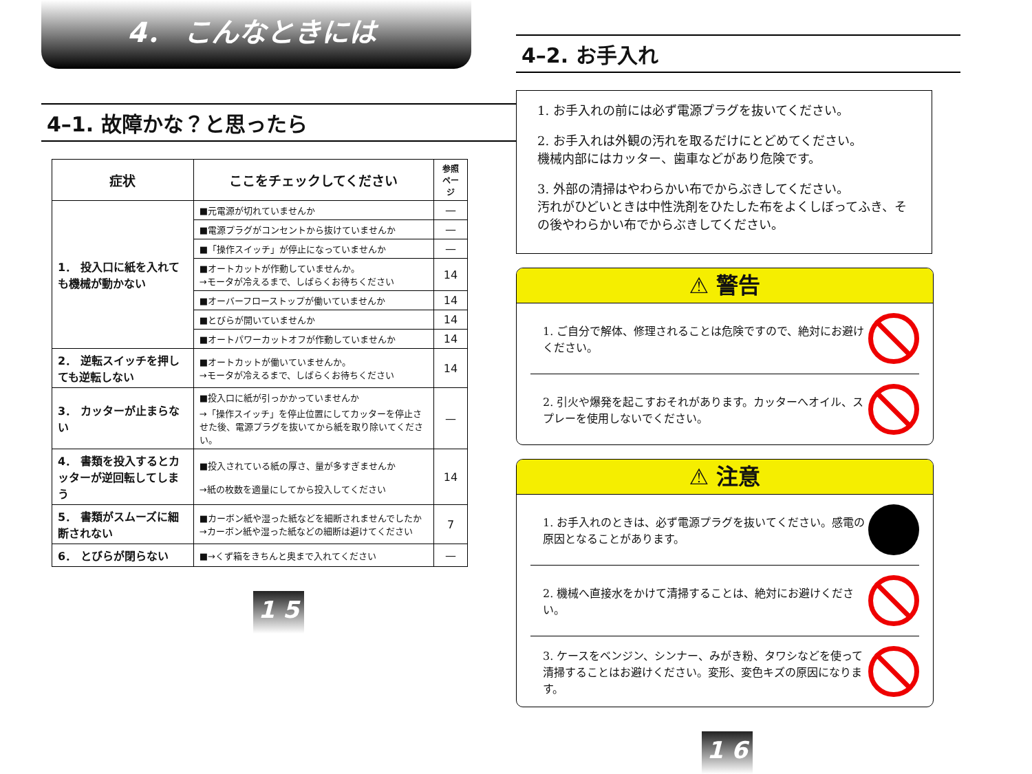4． こんなときには
4–1. 故障かな？と思ったら
| 症状 | ここをチェックしてください | 参照ページ |
| --- | --- | --- |
| 1． 投入口に紙を入れても機械が動かない | ■元電源が切れていませんか | — |
| | ■電源プラグがコンセントから抜けていませんか | — |
| | ■「操作スイッチ」が停止になっていませんか | — |
| | ■オートカットが作動していませんか。 →モータが冷えるまで、しばらくお待ちください | 14 |
| | ■オーバーフローストップが働いていませんか | 14 |
| | ■とびらが開いていませんか | 14 |
| | ■オートパワーカットオフが作動していませんか | 14 |
| 2． 逆転スイッチを押しても逆転しない | ■オートカットが働いていませんか。 →モータが冷えるまで、しばらくお待ちください | 14 |
| 3． カッターが止まらない | ■投入口に紙が引っかかっていませんか →「操作スイッチ」を停止位置にしてカッターを停止させた後、電源プラグを抜いてから紙を取り除いてください。 | — |
| 4． 書類を投入するとカッターが逆回転してしまう | ■投入されている紙の厚さ、量が多すぎませんか →紙の枚数を適量にしてから投入してください | 14 |
| 5． 書類がスムーズに細断されない | ■カーボン紙や湿った紙などを細断されませんでしたか →カーボン紙や湿った紙などの細断は避けてください | 7 |
| 6． とびらが閉らない | ■→くず箱をきちんと奥まで入れてください | — |
1 5
4–2. お手入れ
1. お手入れの前には必ず電源プラグを抜いてください。
2. お手入れは外観の汚れを取るだけにとどめてください。
機械内部にはカッター、歯車などがあり危険です。
3. 外部の清掃はやわらかい布でからぶきしてください。
汚れがひどいときは中性洗剤をひたした布をよくしぼってふき、その後やわらかい布でからぶきしてください。
⚠ 警告
1. ご自分で解体、修理されることは危険ですので、絶対にお避けください。
2. 引火や爆発を起こすおそれがあります。カッターへオイル、スプレーを使用しないでください。
⚠ 注意
1. お手入れのときは、必ず電源プラグを抜いてください。感電の原因となることがあります。
2. 機械へ直接水をかけて清掃することは、絶対にお避けください。
3. ケースをベンジン、シンナー、みがき粉、タワシなどを使って清掃することはお避けください。変形、変色キズの原因になります。
1 6